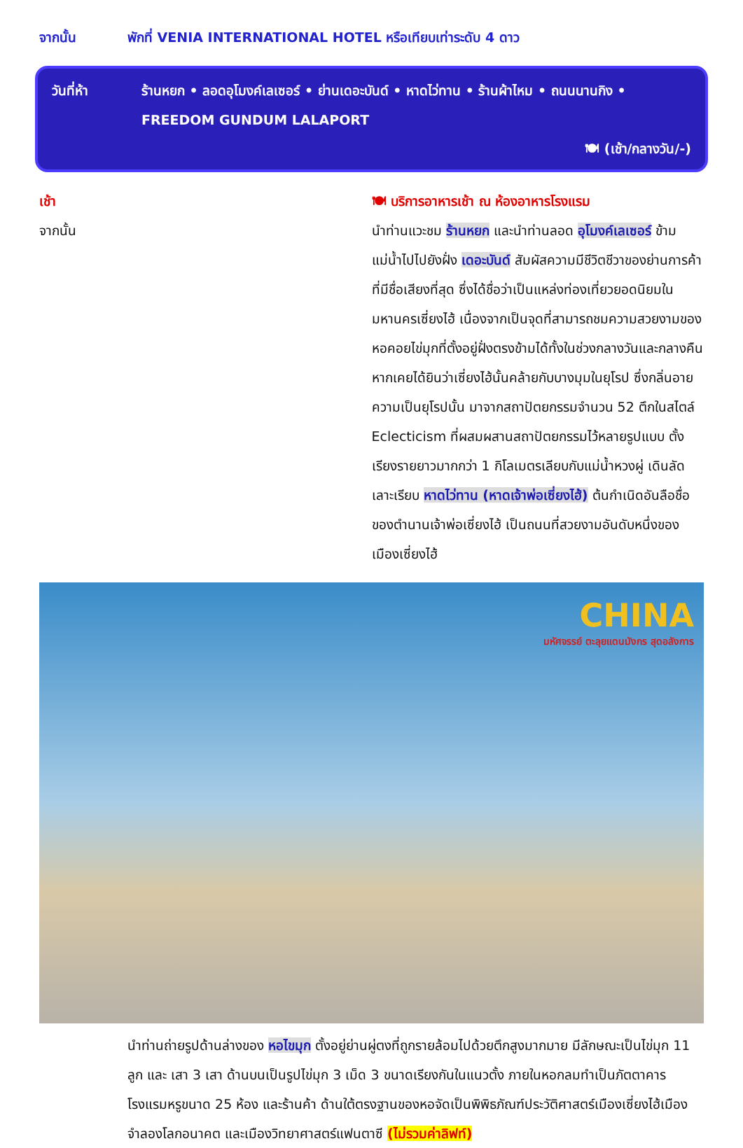จากนั้น พักที่ VENIA INTERNATIONAL HOTEL หรือเทียบเท่าระดับ 4 ดาว
วันที่ห้า ร้านหยก • ลอดอุโมงค์เลเซอร์ • ย่านเดอะบันด์ • หาดไว่ทาน • ร้านผ้าไหม • ถนนนานกิง • FREEDOM GUNDUM LALAPORT
🍽 (เช้า/กลางวัน/-)
เช้า 🍽 บริการอาหารเช้า ณ ห้องอาหารโรงแรม
จากนั้น นำท่านแวะชม ร้านหยก และนำท่านลอด อุโมงค์เลเซอร์ ข้ามแม่น้ำไปไปยังฝั่ง เดอะบันด์ สัมผัสความมีชีวิตชีวาของย่านการค้าที่มีชื่อเสียงที่สุด ซึ่งได้ชื่อว่าเป็นแหล่งท่องเที่ยวยอดนิยมในมหานครเซี่ยงไฮ้ เนื่องจากเป็นจุดที่สามารถชมความสวยงามของหอคอยไข่มุกที่ตั้งอยู่ฝั่งตรงข้ามได้ทั้งในช่วงกลางวันและกลางคืน หากเคยได้ยินว่าเซี่ยงไฮ้นั้นคล้ายกับบางมุมในยุโรป ซึ่งกลิ่นอายความเป็นยุโรปนั้น มาจากสถาปัตยกรรมจำนวน 52 ตึกในสไตล์ Eclecticism ที่ผสมผสานสถาปัตยกรรมไว้หลายรูปแบบ ตั้งเรียงรายยาวมากกว่า 1 กิโลเมตรเลียบกับแม่น้ำหวงผู่ เดินลัดเลาะเรียบ หาดไว่ทาน (หาดเจ้าพ่อเซี่ยงไฮ้) ต้นกำเนิดอันลือชื่อของตำนานเจ้าพ่อเซี่ยงไฮ้ เป็นถนนที่สวยงามอันดับหนึ่งของเมืองเซี่ยงไฮ้
CHINA
มหัศจรรย์ ตะลุยแดนมังกร สุดอลังการ
นำท่านถ่ายรูปด้านล่างของ หอไขมุก ตั้งอยู่ย่านผู่ตงที่ถูกรายล้อมไปด้วยตึกสูงมากมาย มีลักษณะเป็นไข่มุก 11 ลูก และ เสา 3 เสา ด้านบนเป็นรูปไข่มุก 3 เม็ด 3 ขนาดเรียงกันในแนวตั้ง ภายในหอกลมทำเป็นภัตตาคาร โรงแรมหรูขนาด 25 ห้อง และร้านค้า ด้านใต้ตรงฐานของหอจัดเป็นพิพิธภัณฑ์ประวัติศาสตร์เมืองเซี่ยงไฮ้เมืองจำลองโลกอนาคต และเมืองวิทยาศาสตร์แฟนตาซี (ไม่รวมค่าลิฟท์)